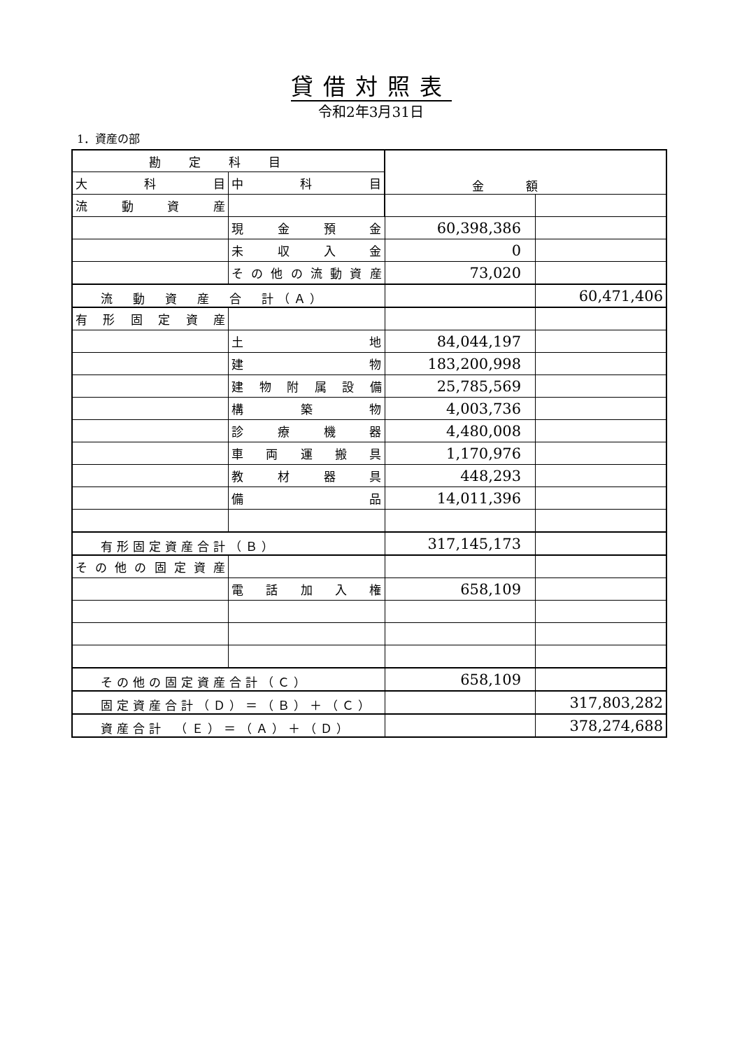貸借対照表
令和2年3月31日
1．資産の部
| 勘定科目 | | 金額 | |
| --- | --- | --- | --- |
| 大 科 目 | 中 科 目 | | |
| 流 動 資 産 | | | |
| | 現 金 預 金 | 60,398,386 | |
| | 未 収 入 金 | 0 | |
| | その他の流動資産 | 73,020 | |
| 流 動 資 産 合 計（Ａ） | | | 60,471,406 |
| 有形固定資産 | | | |
| | 土 地 | 84,044,197 | |
| | 建 物 | 183,200,998 | |
| | 建物附属設備 | 25,785,569 | |
| | 構 築 物 | 4,003,736 | |
| | 診 療 機 器 | 4,480,008 | |
| | 車 両 運 搬 具 | 1,170,976 | |
| | 教 材 器 具 | 448,293 | |
| | 備 品 | 14,011,396 | |
| 有形固定資産合計（Ｂ） | | 317,145,173 | |
| その他の固定資産 | | | |
| | 電 話 加 入 権 | 658,109 | |
| その他の固定資産合計（Ｃ） | | 658,109 | |
| 固定資産合計（Ｄ）＝（Ｂ）＋（Ｃ） | | | 317,803,282 |
| 資産合計 （Ｅ）＝（Ａ）＋（Ｄ） | | | 378,274,688 |